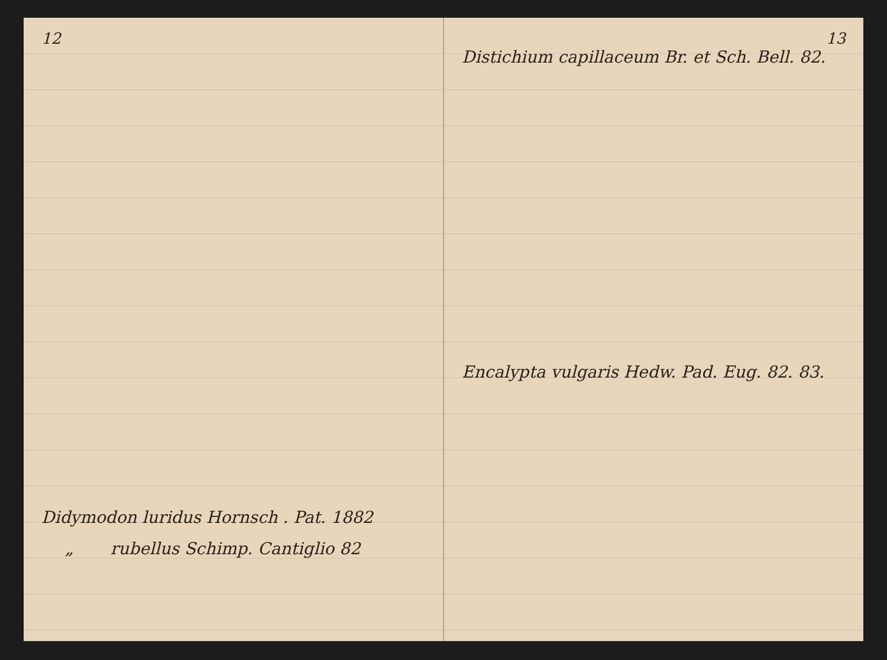12
Didymodon luridus Hornsch . Pat. 1882
„ rubellus Schimp. Cantiglio 82
13
Distichium capillaceum Br. et Sch. Bell. 82.
Encalypta vulgaris Hedw. Pad. Eug. 82. 83.